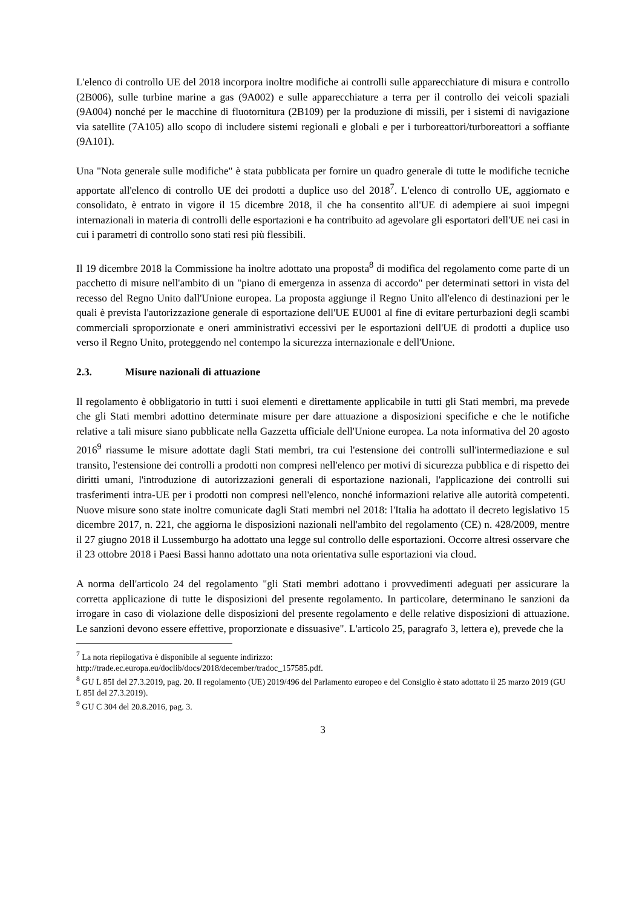L'elenco di controllo UE del 2018 incorpora inoltre modifiche ai controlli sulle apparecchiature di misura e controllo (2B006), sulle turbine marine a gas (9A002) e sulle apparecchiature a terra per il controllo dei veicoli spaziali (9A004) nonché per le macchine di fluotornitura (2B109) per la produzione di missili, per i sistemi di navigazione via satellite (7A105) allo scopo di includere sistemi regionali e globali e per i turboreattori/turboreattori a soffiante (9A101).
Una "Nota generale sulle modifiche" è stata pubblicata per fornire un quadro generale di tutte le modifiche tecniche apportate all'elenco di controllo UE dei prodotti a duplice uso del 2018<sup>7</sup>. L'elenco di controllo UE, aggiornato e consolidato, è entrato in vigore il 15 dicembre 2018, il che ha consentito all'UE di adempiere ai suoi impegni internazionali in materia di controlli delle esportazioni e ha contribuito ad agevolare gli esportatori dell'UE nei casi in cui i parametri di controllo sono stati resi più flessibili.
Il 19 dicembre 2018 la Commissione ha inoltre adottato una proposta<sup>8</sup> di modifica del regolamento come parte di un pacchetto di misure nell'ambito di un "piano di emergenza in assenza di accordo" per determinati settori in vista del recesso del Regno Unito dall'Unione europea. La proposta aggiunge il Regno Unito all'elenco di destinazioni per le quali è prevista l'autorizzazione generale di esportazione dell'UE EU001 al fine di evitare perturbazioni degli scambi commerciali sproporzionate e oneri amministrativi eccessivi per le esportazioni dell'UE di prodotti a duplice uso verso il Regno Unito, proteggendo nel contempo la sicurezza internazionale e dell'Unione.
2.3. Misure nazionali di attuazione
Il regolamento è obbligatorio in tutti i suoi elementi e direttamente applicabile in tutti gli Stati membri, ma prevede che gli Stati membri adottino determinate misure per dare attuazione a disposizioni specifiche e che le notifiche relative a tali misure siano pubblicate nella Gazzetta ufficiale dell'Unione europea. La nota informativa del 20 agosto 2016<sup>9</sup> riassume le misure adottate dagli Stati membri, tra cui l'estensione dei controlli sull'intermediazione e sul transito, l'estensione dei controlli a prodotti non compresi nell'elenco per motivi di sicurezza pubblica e di rispetto dei diritti umani, l'introduzione di autorizzazioni generali di esportazione nazionali, l'applicazione dei controlli sui trasferimenti intra-UE per i prodotti non compresi nell'elenco, nonché informazioni relative alle autorità competenti. Nuove misure sono state inoltre comunicate dagli Stati membri nel 2018: l'Italia ha adottato il decreto legislativo 15 dicembre 2017, n. 221, che aggiorna le disposizioni nazionali nell'ambito del regolamento (CE) n. 428/2009, mentre il 27 giugno 2018 il Lussemburgo ha adottato una legge sul controllo delle esportazioni. Occorre altresì osservare che il 23 ottobre 2018 i Paesi Bassi hanno adottato una nota orientativa sulle esportazioni via cloud.
A norma dell'articolo 24 del regolamento "gli Stati membri adottano i provvedimenti adeguati per assicurare la corretta applicazione di tutte le disposizioni del presente regolamento. In particolare, determinano le sanzioni da irrogare in caso di violazione delle disposizioni del presente regolamento e delle relative disposizioni di attuazione. Le sanzioni devono essere effettive, proporzionate e dissuasive". L'articolo 25, paragrafo 3, lettera e), prevede che la
<sup>7</sup> La nota riepilogativa è disponibile al seguente indirizzo:
http://trade.ec.europa.eu/doclib/docs/2018/december/tradoc_157585.pdf.
<sup>8</sup> GU L 85I del 27.3.2019, pag. 20. Il regolamento (UE) 2019/496 del Parlamento europeo e del Consiglio è stato adottato il 25 marzo 2019 (GU L 85I del 27.3.2019).
<sup>9</sup> GU C 304 del 20.8.2016, pag. 3.
3